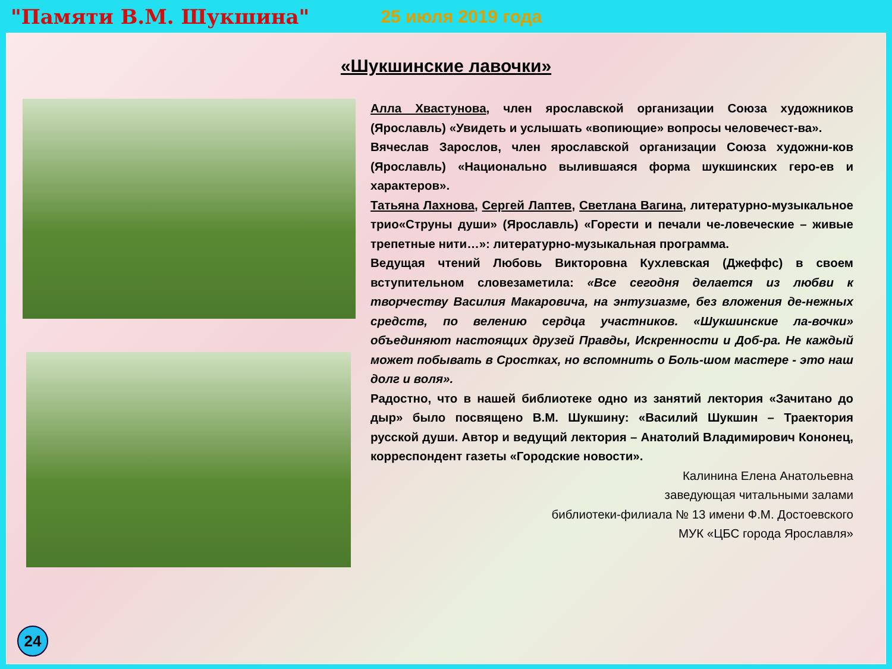"Памяти В.М. Шукшина" 25 июля 2019 года
«Шукшинские лавочки»
Алла Хвастунова, член ярославской организации Союза художников (Ярославль) «Увидеть и услышать «вопиющие» вопросы человечест-ва».
Вячеслав Зарослов, член ярославской организации Союза художни-ков (Ярославль) «Национально вылившаяся форма шукшинских геро-ев и характеров».
Татьяна Лахнова, Сергей Лаптев, Светлана Вагина, литературно-музыкальное трио«Струны души» (Ярославль) «Горести и печали че-ловеческие – живые трепетные нити…»: литературно-музыкальная программа.
Ведущая чтений Любовь Викторовна Кухлевская (Джеффс) в своем вступительном словезаметила: «Все сегодня делается из любви к творчеству Василия Макаровича, на энтузиазме, без вложения де-нежных средств, по велению сердца участников. «Шукшинские ла-вочки» объединяют настоящих друзей Правды, Искренности и Доб-ра. Не каждый может побывать в Сростках, но вспомнить о Боль-шом мастере - это наш долг и воля».
Радостно, что в нашей библиотеке одно из занятий лектория «Зачитано до дыр» было посвящено В.М. Шукшину: «Василий Шукшин – Траектория русской души. Автор и ведущий лектория – Анатолий Владимирович Кононец, корреспондент газеты «Городские новости».
Калинина Елена Анатольевна
заведующая читальными залами
библиотеки-филиала № 13 имени Ф.М. Достоевского
МУК «ЦБС города Ярославля»
24